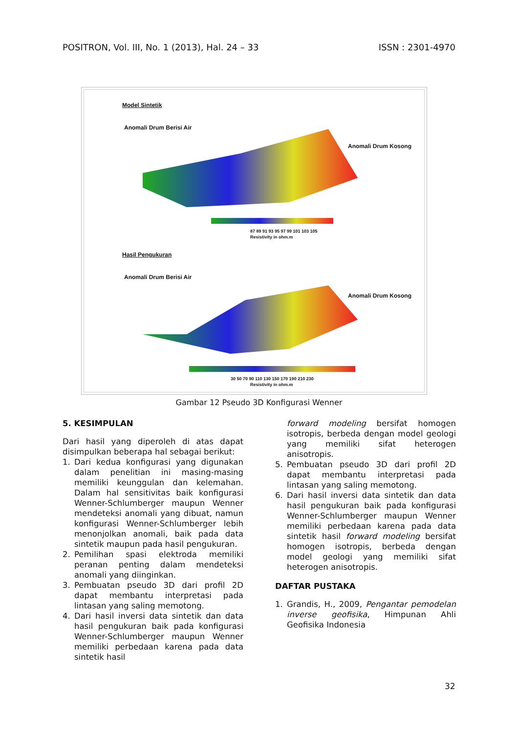POSITRON, Vol. III, No. 1 (2013), Hal. 24 – 33 ISSN : 2301-4970
Model Sintetik
Anomali Drum Berisi Air
Anomali Drum Kosong
87 89 91 93 95 97 99 101 103 105
Resistivity in ohm.m
Hasil Pengukuran
Anomali Drum Berisi Air
Anomali Drum Kosong
30 50 70 90 110 130 150 170 190 210 230
Resistivity in ohm.m
Gambar 12 Pseudo 3D Konfigurasi Wenner
5. KESIMPULAN
Dari hasil yang diperoleh di atas dapat disimpulkan beberapa hal sebagai berikut:
1. Dari kedua konfigurasi yang digunakan dalam penelitian ini masing-masing memiliki keunggulan dan kelemahan. Dalam hal sensitivitas baik konfigurasi Wenner-Schlumberger maupun Wenner mendeteksi anomali yang dibuat, namun konfigurasi Wenner-Schlumberger lebih menonjolkan anomali, baik pada data sintetik maupun pada hasil pengukuran.
2. Pemilihan spasi elektroda memiliki peranan penting dalam mendeteksi anomali yang diinginkan.
3. Pembuatan pseudo 3D dari profil 2D dapat membantu interpretasi pada lintasan yang saling memotong.
4. Dari hasil inversi data sintetik dan data hasil pengukuran baik pada konfigurasi Wenner-Schlumberger maupun Wenner memiliki perbedaan karena pada data sintetik hasil
forward modeling bersifat homogen isotropis, berbeda dengan model geologi yang memiliki sifat heterogen anisotropis.
5. Pembuatan pseudo 3D dari profil 2D dapat membantu interpretasi pada lintasan yang saling memotong.
6. Dari hasil inversi data sintetik dan data hasil pengukuran baik pada konfigurasi Wenner-Schlumberger maupun Wenner memiliki perbedaan karena pada data sintetik hasil forward modeling bersifat homogen isotropis, berbeda dengan model geologi yang memiliki sifat heterogen anisotropis.
DAFTAR PUSTAKA
1. Grandis, H., 2009, Pengantar pemodelan inverse geofisika, Himpunan Ahli Geofisika Indonesia
32